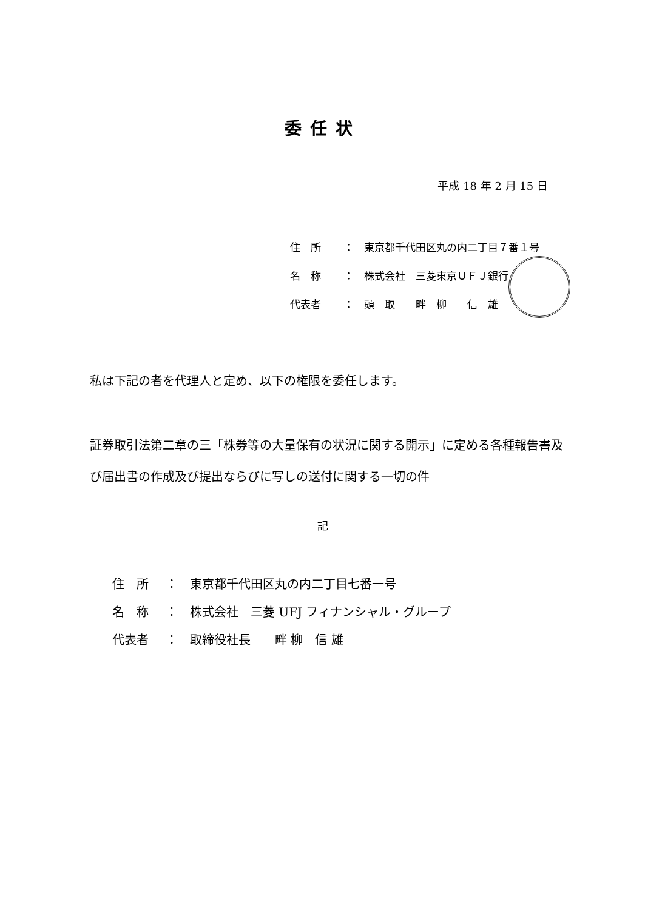委任状
平成 18 年 2 月 15 日
住　所 ：　東京都千代田区丸の内二丁目７番１号
名　称 ：　株式会社　三菱東京ＵＦＪ銀行
代表者 ：　頭　取　　畔　柳　　信　雄
私は下記の者を代理人と定め、以下の権限を委任します。
証券取引法第二章の三「株券等の大量保有の状況に関する開示」に定める各種報告書及び届出書の作成及び提出ならびに写しの送付に関する一切の件
記
住　所 ：　東京都千代田区丸の内二丁目七番一号
名　称 ：　株式会社　三菱 UFJ フィナンシャル・グループ
代表者 ：　取締役社長　　畔 柳　信 雄